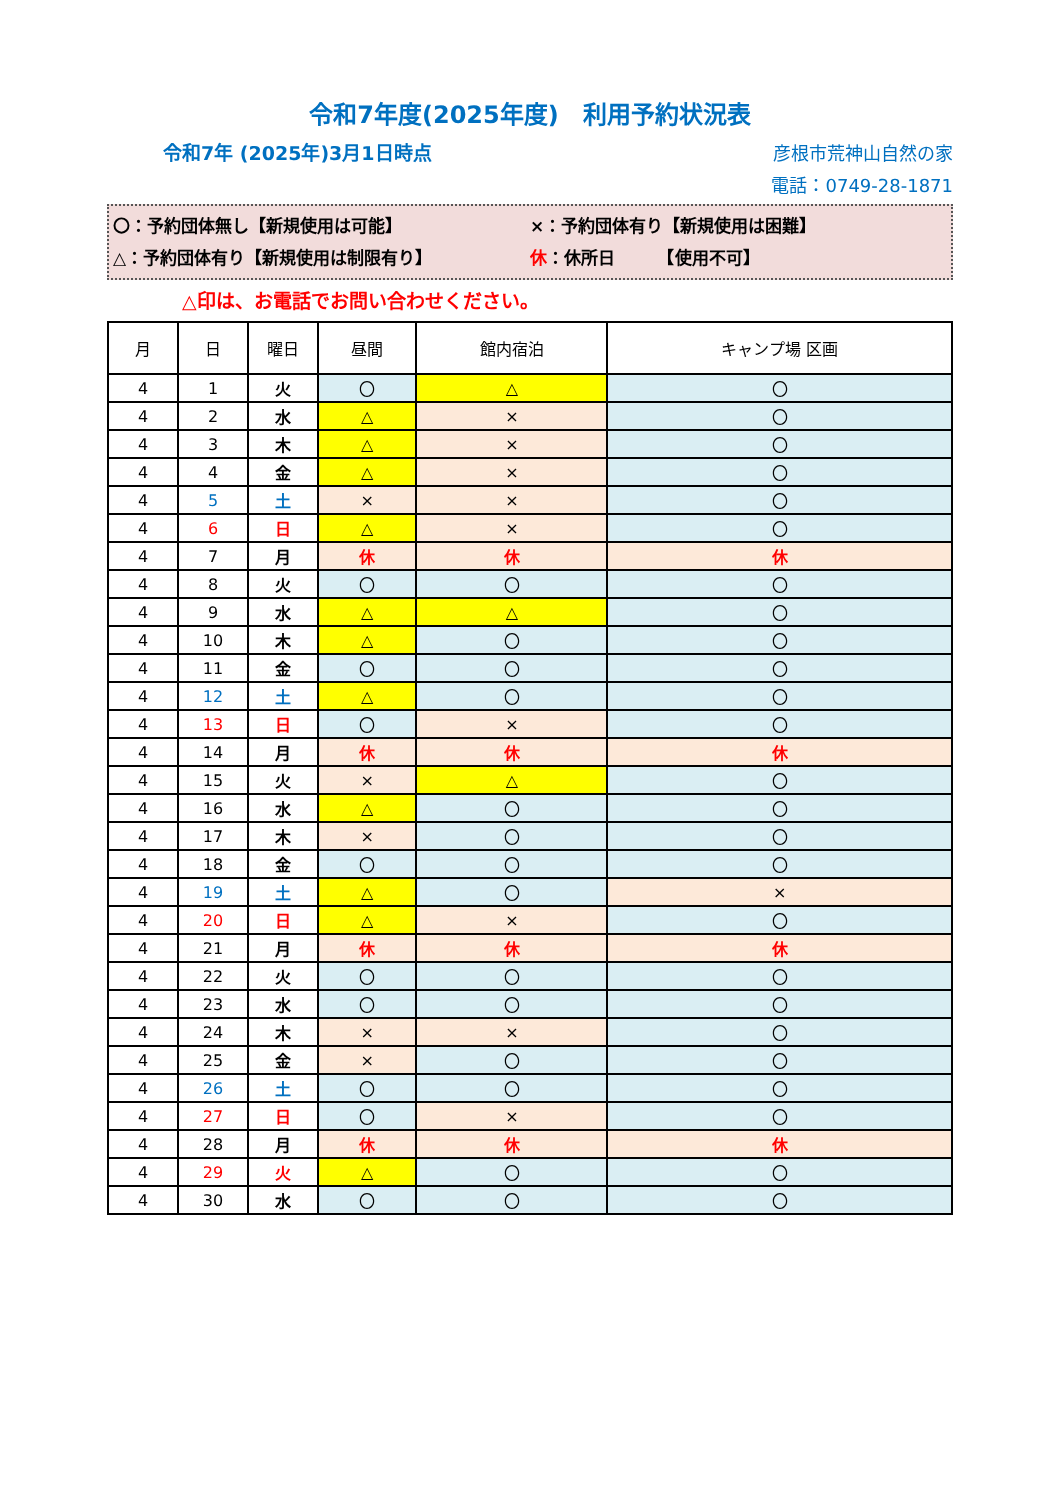令和7年度(2025年度)　利用予約状況表
令和7年 (2025年)3月1日時点
彦根市荒神山自然の家
電話：0749-28-1871
〇：予約団体無し【新規使用は可能】 ×：予約団体有り【新規使用は困難】
△：予約団体有り【新規使用は制限有り】 休：休所日　　　【使用不可】
△印は、お電話でお問い合わせください。
| 月 | 日 | 曜日 | 昼間 | 館内宿泊 | キャンプ場 区画 |
| --- | --- | --- | --- | --- | --- |
| 4 | 1 | 火 | 〇 | △ | 〇 |
| 4 | 2 | 水 | △ | × | 〇 |
| 4 | 3 | 木 | △ | × | 〇 |
| 4 | 4 | 金 | △ | × | 〇 |
| 4 | 5 | 土 | × | × | 〇 |
| 4 | 6 | 日 | △ | × | 〇 |
| 4 | 7 | 月 | 休 | 休 | 休 |
| 4 | 8 | 火 | 〇 | 〇 | 〇 |
| 4 | 9 | 水 | △ | △ | 〇 |
| 4 | 10 | 木 | △ | 〇 | 〇 |
| 4 | 11 | 金 | 〇 | 〇 | 〇 |
| 4 | 12 | 土 | △ | 〇 | 〇 |
| 4 | 13 | 日 | 〇 | × | 〇 |
| 4 | 14 | 月 | 休 | 休 | 休 |
| 4 | 15 | 火 | × | △ | 〇 |
| 4 | 16 | 水 | △ | 〇 | 〇 |
| 4 | 17 | 木 | × | 〇 | 〇 |
| 4 | 18 | 金 | 〇 | 〇 | 〇 |
| 4 | 19 | 土 | △ | 〇 | × |
| 4 | 20 | 日 | △ | × | 〇 |
| 4 | 21 | 月 | 休 | 休 | 休 |
| 4 | 22 | 火 | 〇 | 〇 | 〇 |
| 4 | 23 | 水 | 〇 | 〇 | 〇 |
| 4 | 24 | 木 | × | × | 〇 |
| 4 | 25 | 金 | × | 〇 | 〇 |
| 4 | 26 | 土 | 〇 | 〇 | 〇 |
| 4 | 27 | 日 | 〇 | × | 〇 |
| 4 | 28 | 月 | 休 | 休 | 休 |
| 4 | 29 | 火 | △ | 〇 | 〇 |
| 4 | 30 | 水 | 〇 | 〇 | 〇 |